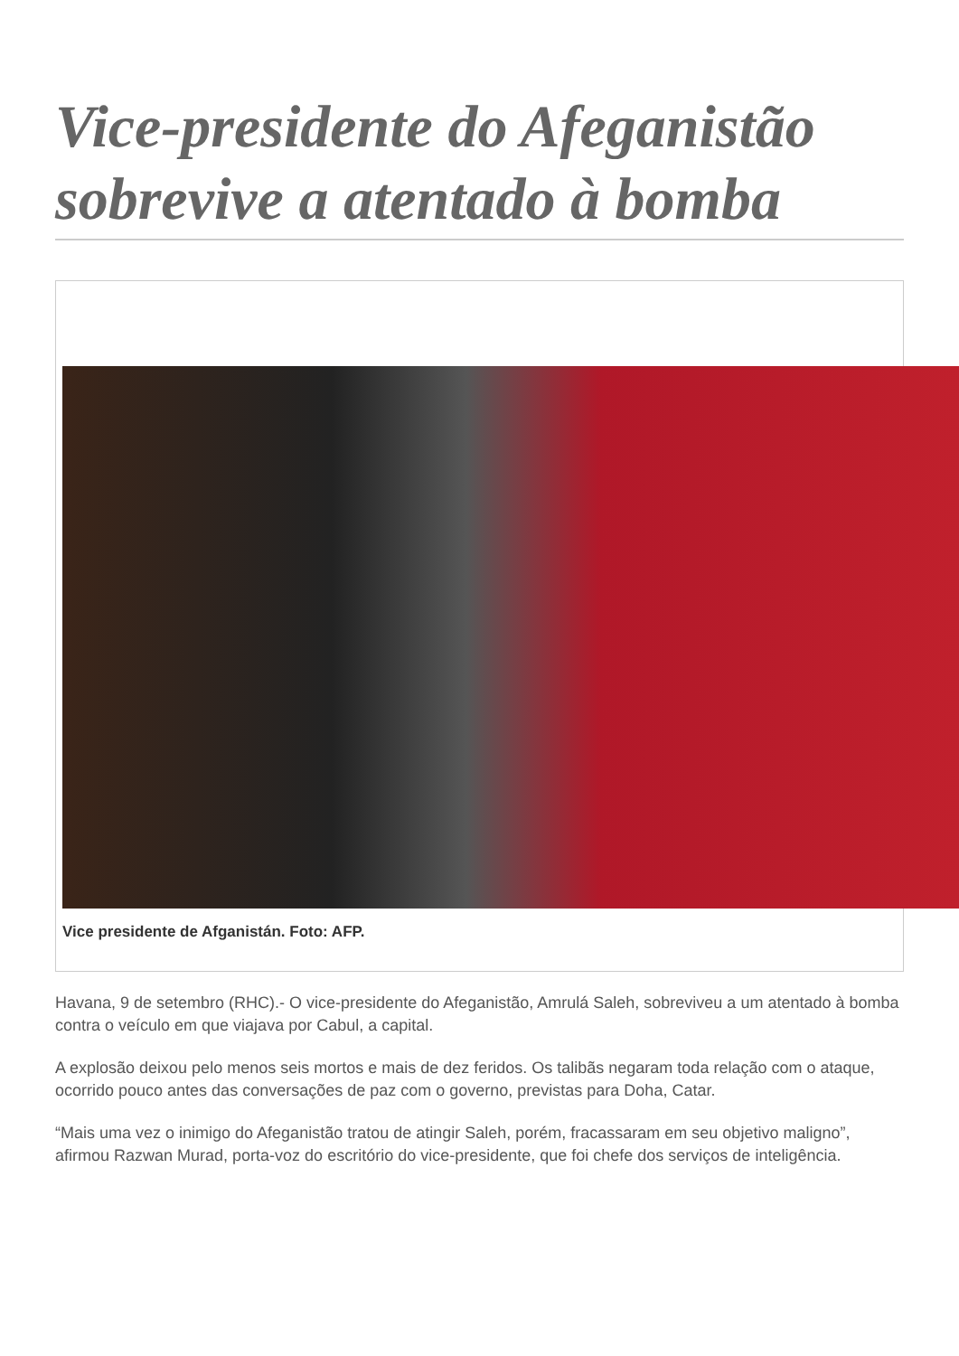Vice-presidente do Afeganistão sobrevive a atentado à bomba
Vice presidente de Afganistán. Foto: AFP.
Havana, 9 de setembro (RHC).- O vice-presidente do Afeganistão, Amrulá Saleh, sobreviveu a um atentado à bomba contra o veículo em que viajava por Cabul, a capital.
A explosão deixou pelo menos seis mortos e mais de dez feridos. Os talibãs negaram toda relação com o ataque, ocorrido pouco antes das conversações de paz com o governo, previstas para Doha, Catar.
“Mais uma vez o inimigo do Afeganistão tratou de atingir Saleh, porém, fracassaram em seu objetivo maligno”, afirmou Razwan Murad, porta-voz do escritório do vice-presidente, que foi chefe dos serviços de inteligência.